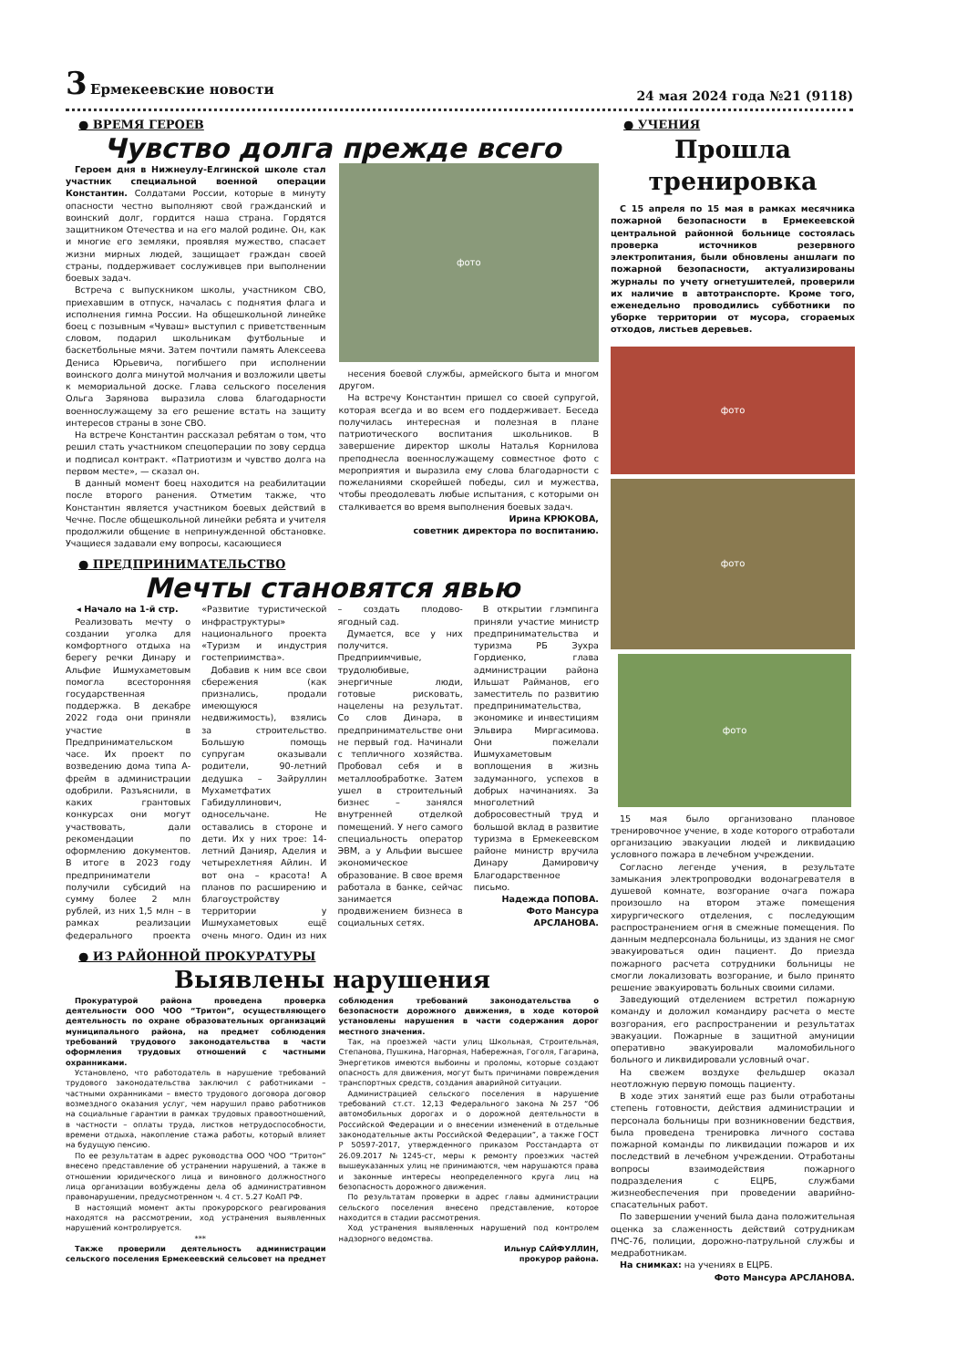3 Ермекеевские новости 24 мая 2024 года №21 (9118)
● ВРЕМЯ ГЕРОЕВ
Чувство долга прежде всего
Героем дня в Нижнеулу-Елгинской школе стал участник специальной военной операции Константин. Солдатами России, которые в минуту опасности честно выполняют свой гражданский и воинский долг, гордится наша страна. Гордятся защитником Отечества и на его малой родине. Он, как и многие его земляки, проявляя мужество, спасает жизни мирных людей, защищает граждан своей страны, поддерживает сослуживцев при выполнении боевых задач.
Встреча с выпускником школы, участником СВО, приехавшим в отпуск, началась с поднятия флага и исполнения гимна России. На общешкольной линейке боец с позывным «Чуваш» выступил с приветственным словом, подарил школьникам футбольные и баскетбольные мячи. Затем почтили память Алексеева Дениса Юрьевича, погибшего при исполнении воинского долга минутой молчания и возложили цветы к мемориальной доске. Глава сельского поселения Ольга Зарянова выразила слова благодарности военнослужащему за его решение встать на защиту интересов страны в зоне СВО.
На встрече Константин рассказал ребятам о том, что решил стать участником спецоперации по зову сердца и подписал контракт. «Патриотизм и чувство долга на первом месте», — сказал он.
В данный момент боец находится на реабилитации после второго ранения. Отметим также, что Константин является участником боевых действий в Чечне. После общешкольной линейки ребята и учителя продолжили общение в непринужденной обстановке. Учащиеся задавали ему вопросы, касающиеся
фото
несения боевой службы, армейского быта и многом другом.
На встречу Константин пришел со своей супругой, которая всегда и во всем его поддерживает. Беседа получилась интересная и полезная в плане патриотического воспитания школьников. В завершение директор школы Наталья Корнилова преподнесла военнослужащему совместное фото с мероприятия и выразила ему слова благодарности с пожеланиями скорейшей победы, сил и мужества, чтобы преодолевать любые испытания, с которыми он сталкивается во время выполнения боевых задач.
Ирина КРЮКОВА,
советник директора по воспитанию.
● ПРЕДПРИНИМАТЕЛЬСТВО
Мечты становятся явью
◂ Начало на 1-й стр.
Реализовать мечту о создании уголка для комфортного отдыха на берегу речки Динару и Альфие Ишмухаметовым помогла всесторонняя государственная поддержка. В декабре 2022 года они приняли участие в Предпринимательском часе. Их проект по возведению дома типа А-фрейм в администрации одобрили. Разъяснили, в каких грантовых конкурсах они могут участвовать, дали рекомендации по оформлению документов. В итоге в 2023 году предприниматели получили субсидий на сумму более 2 млн рублей, из них 1,5 млн – в рамках реализации федерального проекта «Развитие туристической инфраструктуры» национального проекта «Туризм и индустрия гостеприимства».
Добавив к ним все свои сбережения (как признались, продали имеющуюся недвижимость), взялись за строительство. Большую помощь супругам оказывали родители, 90-летний дедушка – Зайруллин Мухаметфатих Габидуллинович, односельчане. Не оставались в стороне и дети. Их у них трое: 14-летний Данияр, Аделия и четырехлетняя Айлин. И вот она – красота! А планов по расширению и благоустройству территории у Ишмухаметовых ещё очень много. Один из них – создать плодово-ягодный сад.
Думается, все у них получится. Предприимчивые, трудолюбивые, энергичные люди, готовые рисковать, нацелены на результат. Со слов Динара, в предпринимательстве они не первый год. Начинали с тепличного хозяйства. Пробовал себя и в металлообработке. Затем ушел в строительный бизнес – занялся внутренней отделкой помещений. У него самого специальность оператор ЭВМ, а у Альфии высшее экономическое образование. В свое время работала в банке, сейчас занимается продвижением бизнеса в социальных сетях.
В открытии глэмпинга приняли участие министр предпринимательства и туризма РБ Зухра Гордиенко, глава администрации района Ильшат Райманов, его заместитель по развитию предпринимательства, экономике и инвестициям Эльвира Миргасимова. Они пожелали Ишмухаметовым воплощения в жизнь задуманного, успехов в добрых начинаниях. За многолетний добросовестный труд и большой вклад в развитие туризма в Ермекеевском районе министр вручила Динару Дамировичу Благодарственное письмо.
Надежда ПОПОВА.
Фото Мансура АРСЛАНОВА.
● ИЗ РАЙОННОЙ ПРОКУРАТУРЫ
Выявлены нарушения
Прокуратурой района проведена проверка деятельности ООО ЧОО “Тритон”, осуществляющего деятельность по охране образовательных организаций муниципального района, на предмет соблюдения требований трудового законодательства в части оформления трудовых отношений с частными охранниками.
Установлено, что работодатель в нарушение требований трудового законодательства заключил с работниками – частными охранниками – вместо трудового договора договор возмездного оказания услуг, чем нарушил право работников на социальные гарантии в рамках трудовых правоотношений, в частности – оплаты труда, листков нетрудоспособности, времени отдыха, накопление стажа работы, который влияет на будущую пенсию.
По ее результатам в адрес руководства ООО ЧОО “Тритон” внесено представление об устранении нарушений, а также в отношении юридического лица и виновного должностного лица организации возбуждены дела об административном правонарушении, предусмотренном ч. 4 ст. 5.27 КоАП РФ.
В настоящий момент акты прокурорского реагирования находятся на рассмотрении, ход устранения выявленных нарушений контролируется.
***
Также проверили деятельность администрации сельского поселения Ермекеевский сельсовет на предмет соблюдения требований законодательства о безопасности дорожного движения, в ходе которой установлены нарушения в части содержания дорог местного значения.
Так, на проезжей части улиц Школьная, Строительная, Степанова, Пушкина, Нагорная, Набережная, Гоголя, Гагарина, Энергетиков имеются выбоины и проломы, которые создают опасность для движения, могут быть причинами повреждения транспортных средств, создания аварийной ситуации.
Администрацией сельского поселения в нарушение требований ст.ст. 12,13 Федерального закона №257 “Об автомобильных дорогах и о дорожной деятельности в Российской Федерации и о внесении изменений в отдельные законодательные акты Российской Федерации”, а также ГОСТ Р 50597-2017, утвержденного приказом Росстандарта от 26.09.2017 №1245-ст, меры к ремонту проезжих частей вышеуказанных улиц не принимаются, чем нарушаются права и законные интересы неопределенного круга лиц на безопасность дорожного движения.
По результатам проверки в адрес главы администрации сельского поселения внесено представление, которое находится в стадии рассмотрения.
Ход устранения выявленных нарушений под контролем надзорного ведомства.
Ильнур САЙФУЛЛИН,
прокурор района.
● УЧЕНИЯ
Прошла
тренировка
С 15 апреля по 15 мая в рамках месячника пожарной безопасности в Ермекеевской центральной районной больнице состоялась проверка источников резервного электропитания, были обновлены аншлаги по пожарной безопасности, актуализированы журналы по учету огнетушителей, проверили их наличие в автотранспорте. Кроме того, еженедельно проводились субботники по уборке территории от мусора, сгораемых отходов, листьев деревьев.
фото
фото
фото
15 мая было организовано плановое тренировочное учение, в ходе которого отработали организацию эвакуации людей и ликвидацию условного пожара в лечебном учреждении.
Согласно легенде учения, в результате замыкания электропроводки водонагревателя в душевой комнате, возгорание очага пожара произошло на втором этаже помещения хирургического отделения, с последующим распространением огня в смежные помещения. По данным медперсонала больницы, из здания не смог эвакуироваться один пациент. До приезда пожарного расчета сотрудники больницы не смогли локализовать возгорание, и было принято решение эвакуировать больных своими силами.
Заведующий отделением встретил пожарную команду и доложил командиру расчета о месте возгорания, его распространении и результатах эвакуации. Пожарные в защитной амуниции оперативно эвакуировали маломобильного больного и ликвидировали условный очаг.
На свежем воздухе фельдшер оказал неотложную первую помощь пациенту.
В ходе этих занятий еще раз были отработаны степень готовности, действия администрации и персонала больницы при возникновении бедствия, была проведена тренировка личного состава пожарной команды по ликвидации пожаров и их последствий в лечебном учреждении. Отработаны вопросы взаимодействия пожарного подразделения с ЕЦРБ, службами жизнеобеспечения при проведении аварийно-спасательных работ.
По завершении учений была дана положительная оценка за слаженность действий сотрудникам ПЧС-76, полиции, дорожно-патрульной службы и медработникам.
На снимках: на учениях в ЕЦРБ.
Фото Мансура АРСЛАНОВА.